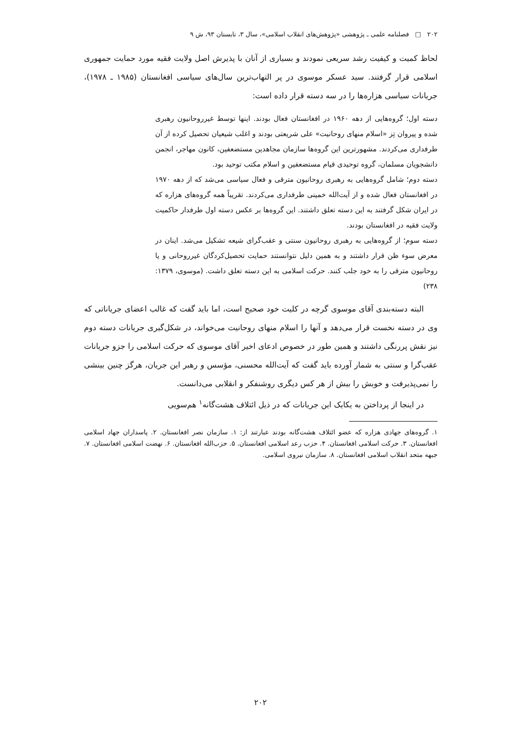۲۰۲ □ فصلنامه علمی ـ پژوهشی «پژوهش‌های انقلاب اسلامی»، سال ۳، تابستان ۹۳، ش ۹
لحاظ کمیت و کیفیت رشد سریعی نمودند و بسیاری از آنان با پذیرش اصل ولایت فقیه مورد حمایت جمهوری اسلامی قرار گرفتند. سید عسکر موسوی در پر التهاب‌ترین سال‌های سیاسی افغانستان (۱۹۸۵ ـ ۱۹۷۸)، جریانات سیاسی هزاره‌ها را در سه دسته قرار داده است:
دسته اول؛ گروه‌هایی از دهه ۱۹۶۰ در افغانستان فعال بودند. اینها توسط غیرروحانیون رهبری شده و پیروان تِز «اسلام منهای روحانیت» علی شریعتی بودند و اغلب شیعیان تحصیل کرده از آن طرفداری می‌کردند. مشهورترین این گروه‌ها سازمان مجاهدین مستضعفین، کانون مهاجر، انجمن دانشجویان مسلمان، گروه توحیدی قیام مستضعفین و اسلام مکتب توحید بود.
دسته دوم؛ شامل گروه‌هایی به رهبری روحانیون مترقی و فعال سیاسی می‌شد که از دهه ۱۹۷۰ در افغانستان فعال شده و از آیت‌الله خمینی طرفداری می‌کردند. تقریباً همه گروه‌های هزاره که در ایران شکل گرفتند به این دسته تعلق داشتند. این گروه‌ها بر عکس دسته اول طرفدار حاکمیت ولایت فقیه در افغانستان بودند.
دسته سوم؛ از گروه‌هایی به رهبری روحانیون سنتی و عقب‌گرای شیعه تشکیل می‌شد. اینان در معرض سوء ظن قرار داشتند و به همین دلیل نتوانستند حمایت تحصیل‌کردگان غیرروحانی و یا روحانیون مترقی را به خود جلب کنند. حرکت اسلامی به این دسته تعلق داشت. (موسوی، ۱۳۷۹: ۲۳۸)
البته دسته‌بندی آقای موسوی گرچه در کلیت خود صحیح است، اما باید گفت که غالب اعضای جریاناتی که وی در دسته نخست قرار می‌دهد و آنها را اسلام منهای روحانیت می‌خواند، در شکل‌گیری جریانات دسته دوم نیز نقش پررنگی داشتند و همین طور در خصوص ادعای اخیر آقای موسوی که حرکت اسلامی را جزو جریانات عقب‌گرا و سنتی به شمار آورده باید گفت که آیت‌الله محسنی، مؤسس و رهبر این جریان، هرگز چنین بینشی را نمی‌پذیرفت و خویش را بیش از هر کس دیگری روشنفکر و انقلابی می‌دانست.
در اینجا از پرداختن به یکایک این جریانات که در ذیل ائتلاف هشت‌گانه<sup>۱</sup> هم‌سویی
۱. گروه‌های جهادی هزاره که عضو ائتلاف هشت‌گانه بودند عبارتند از: ۱. سازمان نصر افغانستان. ۲. پاسداران جهاد اسلامی افغانستان. ۳. حرکت اسلامی افغانستان. ۴. حزب رعد اسلامی افغانستان. ۵. حزب‌الله افغانستان. ۶. نهضت اسلامی افغانستان. ۷. جبهه متحد انقلاب اسلامی افغانستان. ۸. سازمان نیروی اسلامی.
۲۰۲